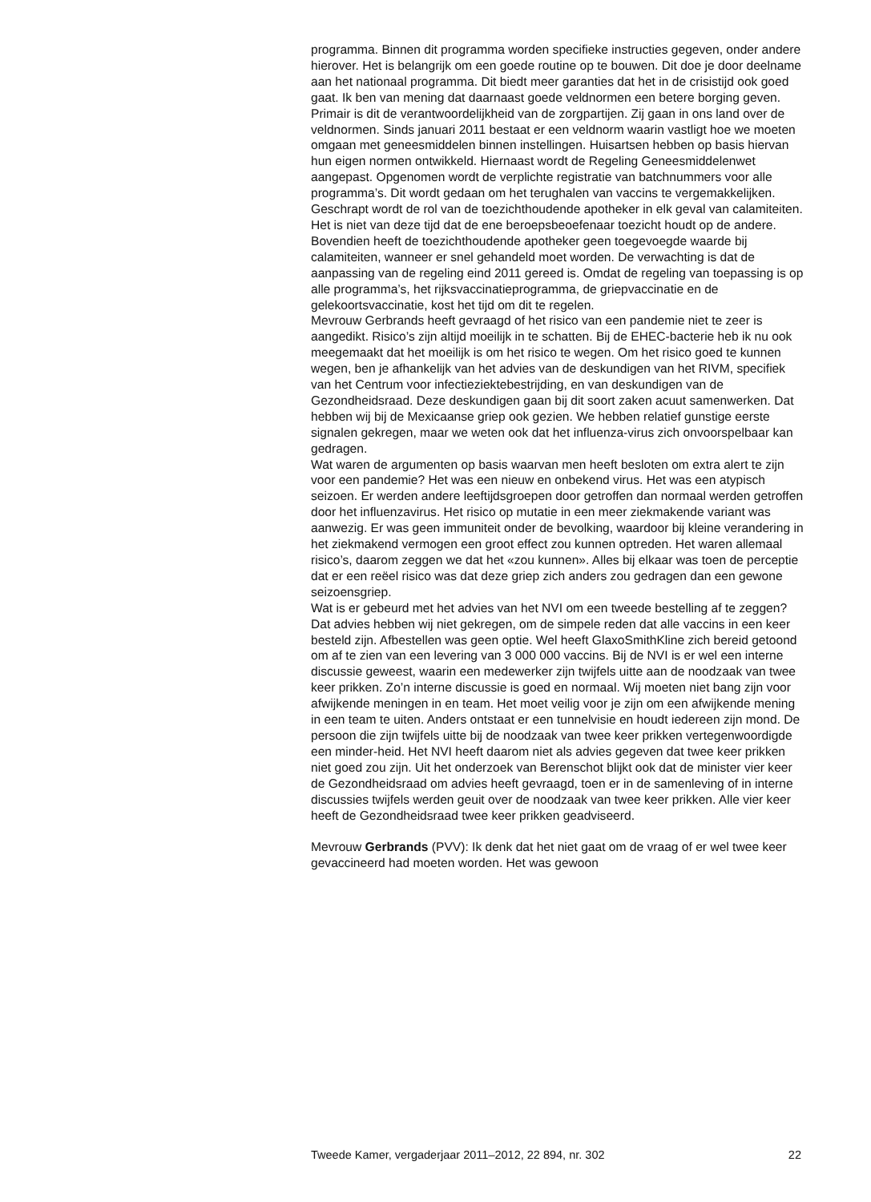programma. Binnen dit programma worden specifieke instructies gegeven, onder andere hierover. Het is belangrijk om een goede routine op te bouwen. Dit doe je door deelname aan het nationaal programma. Dit biedt meer garanties dat het in de crisistijd ook goed gaat. Ik ben van mening dat daarnaast goede veldnormen een betere borging geven. Primair is dit de verantwoordelijkheid van de zorgpartijen. Zij gaan in ons land over de veldnormen. Sinds januari 2011 bestaat er een veldnorm waarin vastligt hoe we moeten omgaan met geneesmiddelen binnen instellingen. Huisartsen hebben op basis hiervan hun eigen normen ontwikkeld. Hiernaast wordt de Regeling Geneesmiddelenwet aangepast. Opgenomen wordt de verplichte registratie van batchnummers voor alle programma’s. Dit wordt gedaan om het terughalen van vaccins te vergemakkelijken. Geschrapt wordt de rol van de toezichthoudende apotheker in elk geval van calamiteiten. Het is niet van deze tijd dat de ene beroepsbeoefenaar toezicht houdt op de andere. Bovendien heeft de toezichthoudende apotheker geen toegevoegde waarde bij calamiteiten, wanneer er snel gehandeld moet worden. De verwachting is dat de aanpassing van de regeling eind 2011 gereed is. Omdat de regeling van toepassing is op alle programma’s, het rijksvaccinatieprogramma, de griepvaccinatie en de gelekoortsvaccinatie, kost het tijd om dit te regelen.
Mevrouw Gerbrands heeft gevraagd of het risico van een pandemie niet te zeer is aangedikt. Risico’s zijn altijd moeilijk in te schatten. Bij de EHEC-bacterie heb ik nu ook meegemaakt dat het moeilijk is om het risico te wegen. Om het risico goed te kunnen wegen, ben je afhankelijk van het advies van de deskundigen van het RIVM, specifiek van het Centrum voor infectieziektebestrijding, en van deskundigen van de Gezondheidsraad. Deze deskundigen gaan bij dit soort zaken acuut samenwerken. Dat hebben wij bij de Mexicaanse griep ook gezien. We hebben relatief gunstige eerste signalen gekregen, maar we weten ook dat het influenza-virus zich onvoorspelbaar kan gedragen.
Wat waren de argumenten op basis waarvan men heeft besloten om extra alert te zijn voor een pandemie? Het was een nieuw en onbekend virus. Het was een atypisch seizoen. Er werden andere leeftijdsgroepen door getroffen dan normaal werden getroffen door het influenzavirus. Het risico op mutatie in een meer ziekmakende variant was aanwezig. Er was geen immuniteit onder de bevolking, waardoor bij kleine verandering in het ziekmakend vermogen een groot effect zou kunnen optreden. Het waren allemaal risico’s, daarom zeggen we dat het «zou kunnen». Alles bij elkaar was toen de perceptie dat er een reëel risico was dat deze griep zich anders zou gedragen dan een gewone seizoensgriep.
Wat is er gebeurd met het advies van het NVI om een tweede bestelling af te zeggen? Dat advies hebben wij niet gekregen, om de simpele reden dat alle vaccins in een keer besteld zijn. Afbestellen was geen optie. Wel heeft GlaxoSmithKline zich bereid getoond om af te zien van een levering van 3 000 000 vaccins. Bij de NVI is er wel een interne discussie geweest, waarin een medewerker zijn twijfels uitte aan de noodzaak van twee keer prikken. Zo’n interne discussie is goed en normaal. Wij moeten niet bang zijn voor afwijkende meningen in en team. Het moet veilig voor je zijn om een afwijkende mening in een team te uiten. Anders ontstaat er een tunnelvisie en houdt iedereen zijn mond. De persoon die zijn twijfels uitte bij de noodzaak van twee keer prikken vertegenwoordigde een minder-heid. Het NVI heeft daarom niet als advies gegeven dat twee keer prikken niet goed zou zijn. Uit het onderzoek van Berenschot blijkt ook dat de minister vier keer de Gezondheidsraad om advies heeft gevraagd, toen er in de samenleving of in interne discussies twijfels werden geuit over de noodzaak van twee keer prikken. Alle vier keer heeft de Gezondheidsraad twee keer prikken geadviseerd.
Mevrouw Gerbrands (PVV): Ik denk dat het niet gaat om de vraag of er wel twee keer gevaccineerd had moeten worden. Het was gewoon
Tweede Kamer, vergaderjaar 2011–2012, 22 894, nr. 302 22